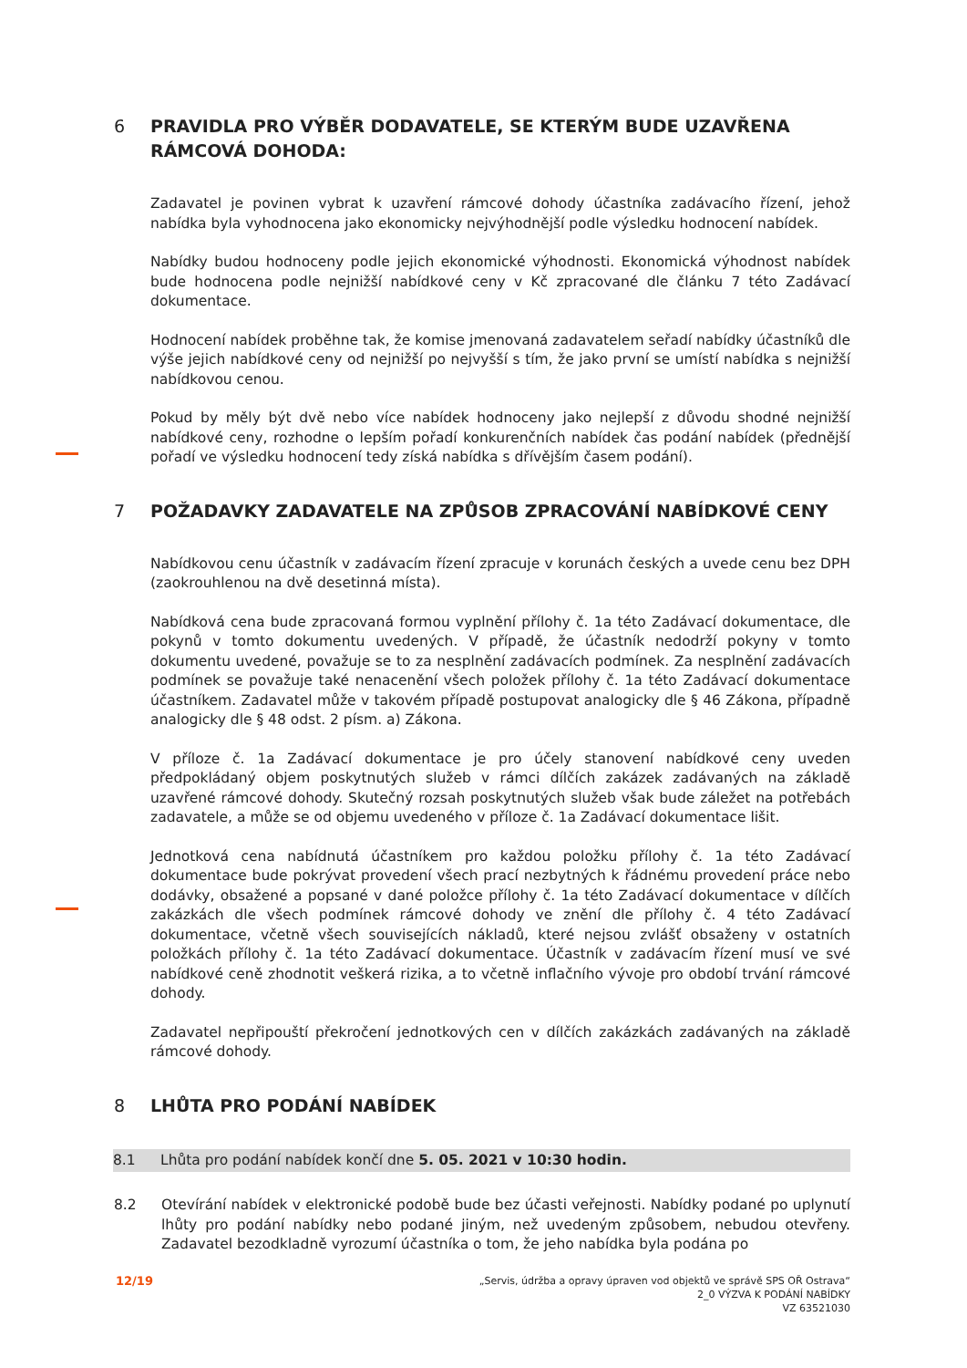6 PRAVIDLA PRO VÝBĚR DODAVATELE, SE KTERÝM BUDE UZAVŘENA RÁMCOVÁ DOHODA:
Zadavatel je povinen vybrat k uzavření rámcové dohody účastníka zadávacího řízení, jehož nabídka byla vyhodnocena jako ekonomicky nejvýhodnější podle výsledku hodnocení nabídek.
Nabídky budou hodnoceny podle jejich ekonomické výhodnosti. Ekonomická výhodnost nabídek bude hodnocena podle nejnižší nabídkové ceny v Kč zpracované dle článku 7 této Zadávací dokumentace.
Hodnocení nabídek proběhne tak, že komise jmenovaná zadavatelem seřadí nabídky účastníků dle výše jejich nabídkové ceny od nejnižší po nejvyšší s tím, že jako první se umístí nabídka s nejnižší nabídkovou cenou.
Pokud by měly být dvě nebo více nabídek hodnoceny jako nejlepší z důvodu shodné nejnižší nabídkové ceny, rozhodne o lepším pořadí konkurenčních nabídek čas podání nabídek (přednější pořadí ve výsledku hodnocení tedy získá nabídka s dřívějším časem podání).
7 POŽADAVKY ZADAVATELE NA ZPŮSOB ZPRACOVÁNÍ NABÍDKOVÉ CENY
Nabídkovou cenu účastník v zadávacím řízení zpracuje v korunách českých a uvede cenu bez DPH (zaokrouhlenou na dvě desetinná místa).
Nabídková cena bude zpracovaná formou vyplnění přílohy č. 1a této Zadávací dokumentace, dle pokynů v tomto dokumentu uvedených. V případě, že účastník nedodrží pokyny v tomto dokumentu uvedené, považuje se to za nesplnění zadávacích podmínek. Za nesplnění zadávacích podmínek se považuje také nenacenění všech položek přílohy č. 1a této Zadávací dokumentace účastníkem. Zadavatel může v takovém případě postupovat analogicky dle § 46 Zákona, případně analogicky dle § 48 odst. 2 písm. a) Zákona.
V příloze č. 1a Zadávací dokumentace je pro účely stanovení nabídkové ceny uveden předpokládaný objem poskytnutých služeb v rámci dílčích zakázek zadávaných na základě uzavřené rámcové dohody. Skutečný rozsah poskytnutých služeb však bude záležet na potřebách zadavatele, a může se od objemu uvedeného v příloze č. 1a Zadávací dokumentace lišit.
Jednotková cena nabídnutá účastníkem pro každou položku přílohy č. 1a této Zadávací dokumentace bude pokrývat provedení všech prací nezbytných k řádnému provedení práce nebo dodávky, obsažené a popsané v dané položce přílohy č. 1a této Zadávací dokumentace v dílčích zakázkách dle všech podmínek rámcové dohody ve znění dle přílohy č. 4 této Zadávací dokumentace, včetně všech souvisejících nákladů, které nejsou zvlášť obsaženy v ostatních položkách přílohy č. 1a této Zadávací dokumentace. Účastník v zadávacím řízení musí ve své nabídkové ceně zhodnotit veškerá rizika, a to včetně inflačního vývoje pro období trvání rámcové dohody.
Zadavatel nepřipouští překročení jednotkových cen v dílčích zakázkách zadávaných na základě rámcové dohody.
8 LHŮTA PRO PODÁNÍ NABÍDEK
8.1 Lhůta pro podání nabídek končí dne 5. 05. 2021 v 10:30 hodin.
8.2 Otevírání nabídek v elektronické podobě bude bez účasti veřejnosti. Nabídky podané po uplynutí lhůty pro podání nabídky nebo podané jiným, než uvedeným způsobem, nebudou otevřeny. Zadavatel bezodkladně vyrozumí účastníka o tom, že jeho nabídka byla podána po
12/19 „Servis, údržba a opravy úpraven vod objektů ve správě SPS OŘ Ostrava“
2_0 VÝZVA K PODÁNÍ NABÍDKY
VZ 63521030